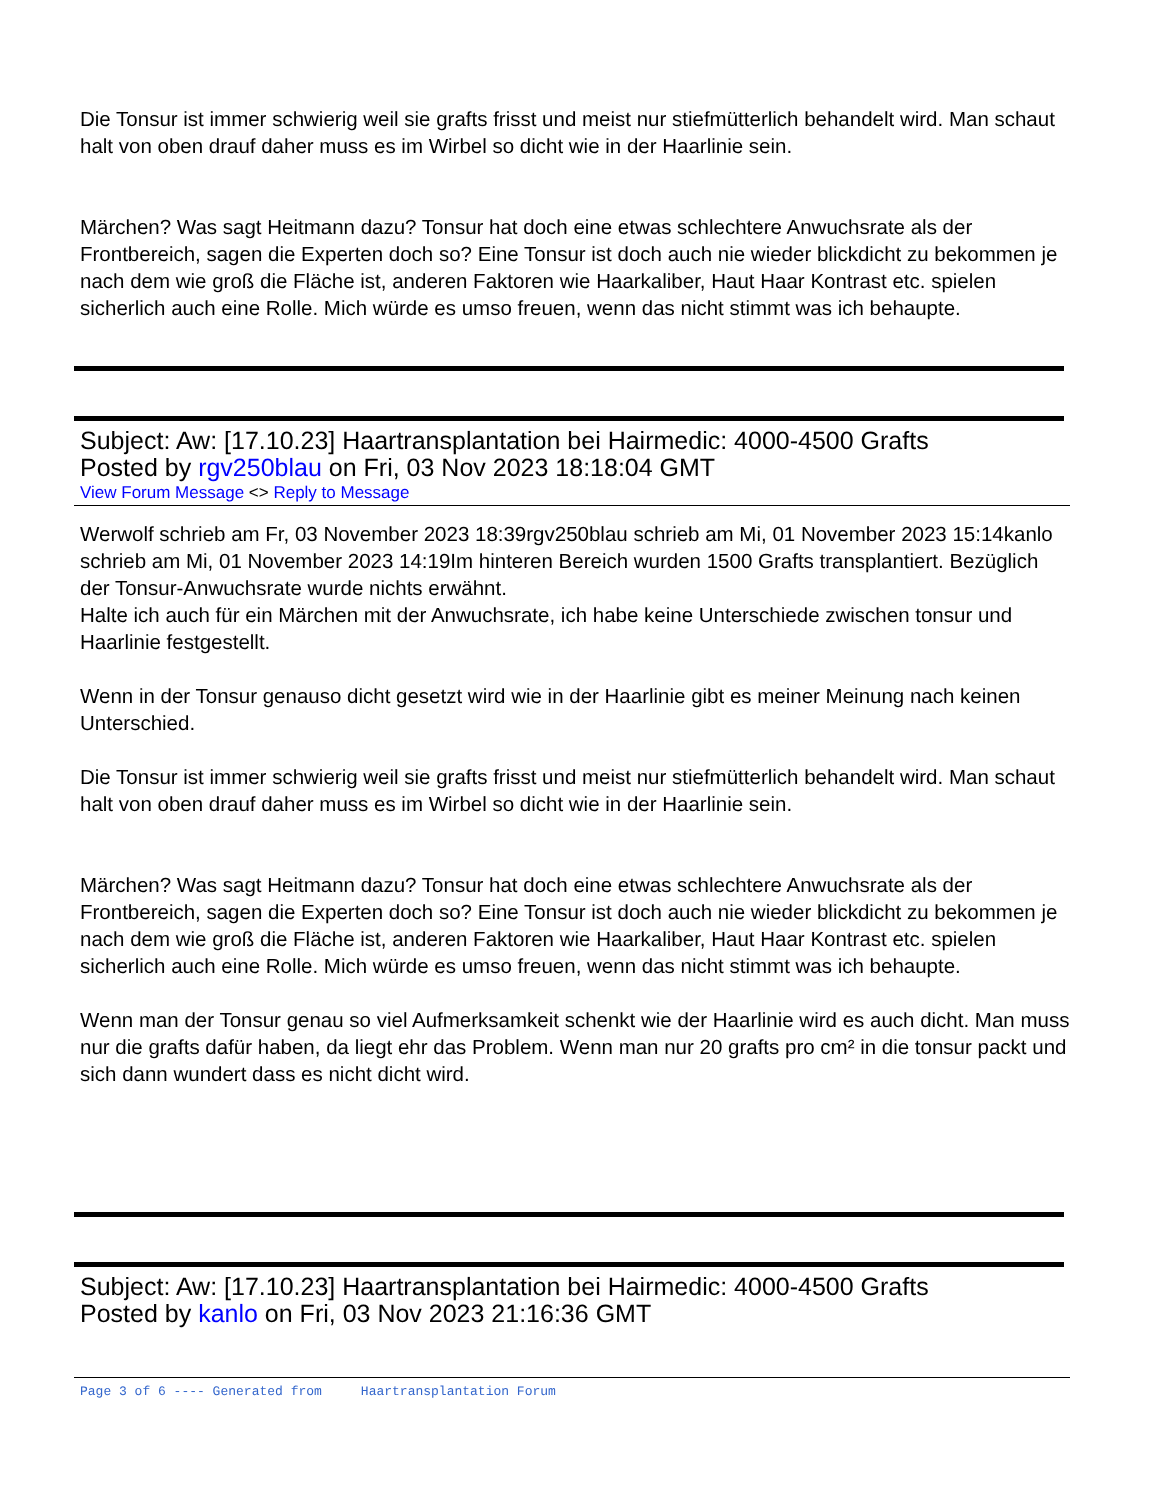Die Tonsur ist immer schwierig weil sie grafts frisst und meist nur stiefmütterlich behandelt wird. Man schaut halt von oben drauf daher muss es im Wirbel so dicht wie in der Haarlinie sein.
Märchen? Was sagt Heitmann dazu? Tonsur hat doch eine etwas schlechtere Anwuchsrate als der Frontbereich, sagen die Experten doch so? Eine Tonsur ist doch auch nie wieder blickdicht zu bekommen je nach dem wie groß die Fläche ist, anderen Faktoren wie Haarkaliber, Haut Haar Kontrast etc. spielen sicherlich auch eine Rolle. Mich würde es umso freuen, wenn das nicht stimmt was ich behaupte.
Subject: Aw: [17.10.23] Haartransplantation bei Hairmedic: 4000-4500 Grafts
Posted by rgv250blau on Fri, 03 Nov 2023 18:18:04 GMT
View Forum Message <> Reply to Message
Werwolf schrieb am Fr, 03 November 2023 18:39rgv250blau schrieb am Mi, 01 November 2023 15:14kanlo schrieb am Mi, 01 November 2023 14:19Im hinteren Bereich wurden 1500 Grafts transplantiert. Bezüglich der Tonsur-Anwuchsrate wurde nichts erwähnt.
Halte ich auch für ein Märchen mit der Anwuchsrate, ich habe keine Unterschiede zwischen tonsur und Haarlinie festgestellt.
Wenn in der Tonsur genauso dicht gesetzt wird wie in der Haarlinie gibt es meiner Meinung nach keinen Unterschied.
Die Tonsur ist immer schwierig weil sie grafts frisst und meist nur stiefmütterlich behandelt wird. Man schaut halt von oben drauf daher muss es im Wirbel so dicht wie in der Haarlinie sein.
Märchen? Was sagt Heitmann dazu? Tonsur hat doch eine etwas schlechtere Anwuchsrate als der Frontbereich, sagen die Experten doch so? Eine Tonsur ist doch auch nie wieder blickdicht zu bekommen je nach dem wie groß die Fläche ist, anderen Faktoren wie Haarkaliber, Haut Haar Kontrast etc. spielen sicherlich auch eine Rolle. Mich würde es umso freuen, wenn das nicht stimmt was ich behaupte.
Wenn man der Tonsur genau so viel Aufmerksamkeit schenkt wie der Haarlinie wird es auch dicht. Man muss nur die grafts dafür haben, da liegt ehr das Problem. Wenn man nur 20 grafts pro cm² in die tonsur packt und sich dann wundert dass es nicht dicht wird.
Subject: Aw: [17.10.23] Haartransplantation bei Hairmedic: 4000-4500 Grafts
Posted by kanlo on Fri, 03 Nov 2023 21:16:36 GMT
Page 3 of 6 ---- Generated from Haartransplantation Forum